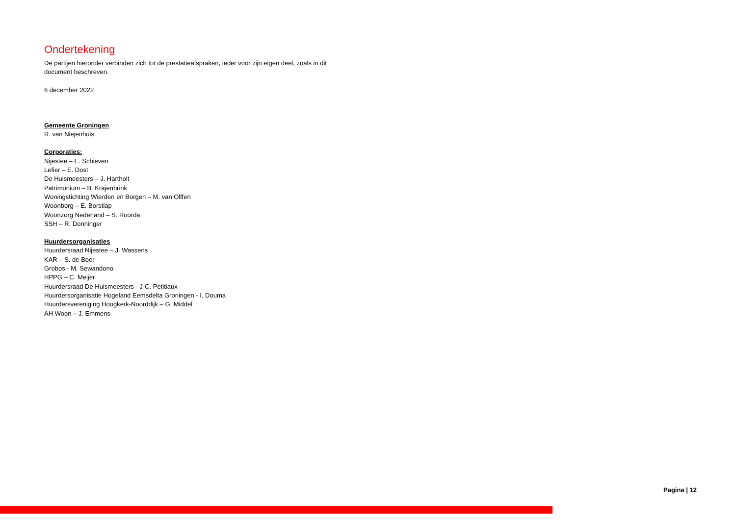Ondertekening
De partijen hieronder verbinden zich tot de prestatieafspraken, ieder voor zijn eigen deel, zoals in dit document beschreven.
6 december 2022
Gemeente Groningen
R. van Niejenhuis
Corporaties:
Nijestee – E. Schieven
Lefier – E. Dost
De Huismeesters – J. Hartholt
Patrimonium – B. Krajenbrink
Woningstichting Wierden en Borgen – M. van Olffen
Woonborg – E. Borstlap
Woonzorg Nederland – S. Roorda
SSH – R. Donninger
Huurdersorganisaties
Huurdersraad Nijestee – J. Wassens
KAR – S. de Boer
Grobos - M. Sewandono
HPPG – C. Meijer
Huurdersraad De Huismeesters - J-C. Petitiaux
Huurdersorganisatie Hogeland Eemsdelta Groningen - I. Douma
Huurdersvereniging Hoogkerk-Noorddijk – G. Middel
AH Woon – J. Emmens
Pagina | 12